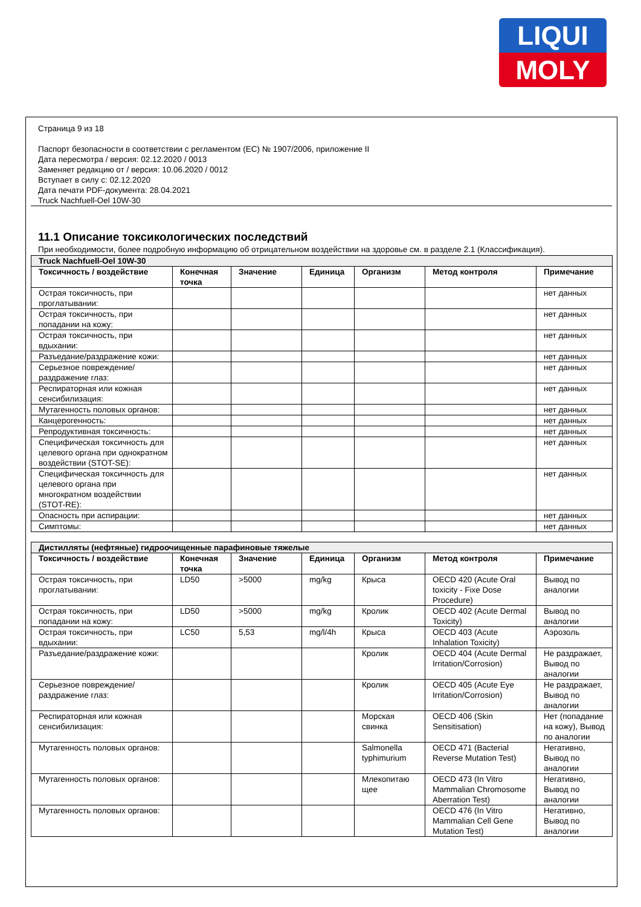LIQUI
MOLY
Страница 9 из 18
Паспорт безопасности в соответствии с регламентом (ЕС) № 1907/2006, приложение II
Дата пересмотра / версия: 02.12.2020 / 0013
Заменяет редакцию от / версия: 10.06.2020 / 0012
Вступает в силу с: 02.12.2020
Дата печати PDF-документа: 28.04.2021
Truck Nachfuell-Oel 10W-30
11.1 Описание токсикологических последствий
При необходимости, более подробную информацию об отрицательном воздействии на здоровье см. в разделе 2.1 (Классификация).
| Truck Nachfuell-Oel 10W-30 | | | | | | |
| Токсичность / воздействие | Конечная точка | Значение | Единица | Организм | Метод контроля | Примечание |
| Острая токсичность, при проглатывании: | | | | | | нет данных |
| Острая токсичность, при попадании на кожу: | | | | | | нет данных |
| Острая токсичность, при вдыхании: | | | | | | нет данных |
| Разъедание/раздражение кожи: | | | | | | нет данных |
| Серьезное повреждение/раздражение глаз: | | | | | | нет данных |
| Респираторная или кожная сенсибилизация: | | | | | | нет данных |
| Мутагенность половых органов: | | | | | | нет данных |
| Канцерогенность: | | | | | | нет данных |
| Репродуктивная токсичность: | | | | | | нет данных |
| Специфическая токсичность для целевого органа при однократном воздействии (STOT-SE): | | | | | | нет данных |
| Специфическая токсичность для целевого органа при многократном воздействии (STOT-RE): | | | | | | нет данных |
| Опасность при аспирации: | | | | | | нет данных |
| Симптомы: | | | | | | нет данных |
| Дистилляты (нефтяные) гидроочищенные парафиновые тяжелые | | | | | | |
| Токсичность / воздействие | Конечная точка | Значение | Единица | Организм | Метод контроля | Примечание |
| Острая токсичность, при проглатывании: | LD50 | >5000 | mg/kg | Крыса | OECD 420 (Acute Oral toxicity - Fixe Dose Procedure) | Вывод по аналогии |
| Острая токсичность, при попадании на кожу: | LD50 | >5000 | mg/kg | Кролик | OECD 402 (Acute Dermal Toxicity) | Вывод по аналогии |
| Острая токсичность, при вдыхании: | LC50 | 5,53 | mg/l/4h | Крыса | OECD 403 (Acute Inhalation Toxicity) | Аэрозоль |
| Разъедание/раздражение кожи: | | | | Кролик | OECD 404 (Acute Dermal Irritation/Corrosion) | Не раздражает, Вывод по аналогии |
| Серьезное повреждение/раздражение глаз: | | | | Кролик | OECD 405 (Acute Eye Irritation/Corrosion) | Не раздражает, Вывод по аналогии |
| Респираторная или кожная сенсибилизация: | | | | Морская свинка | OECD 406 (Skin Sensitisation) | Нет (попадание на кожу), Вывод по аналогии |
| Мутагенность половых органов: | | | | Salmonella typhimurium | OECD 471 (Bacterial Reverse Mutation Test) | Негативно, Вывод по аналогии |
| Мутагенность половых органов: | | | | Млекопитаю щее | OECD 473 (In Vitro Mammalian Chromosome Aberration Test) | Негативно, Вывод по аналогии |
| Мутагенность половых органов: | | | | | OECD 476 (In Vitro Mammalian Cell Gene Mutation Test) | Негативно, Вывод по аналогии |